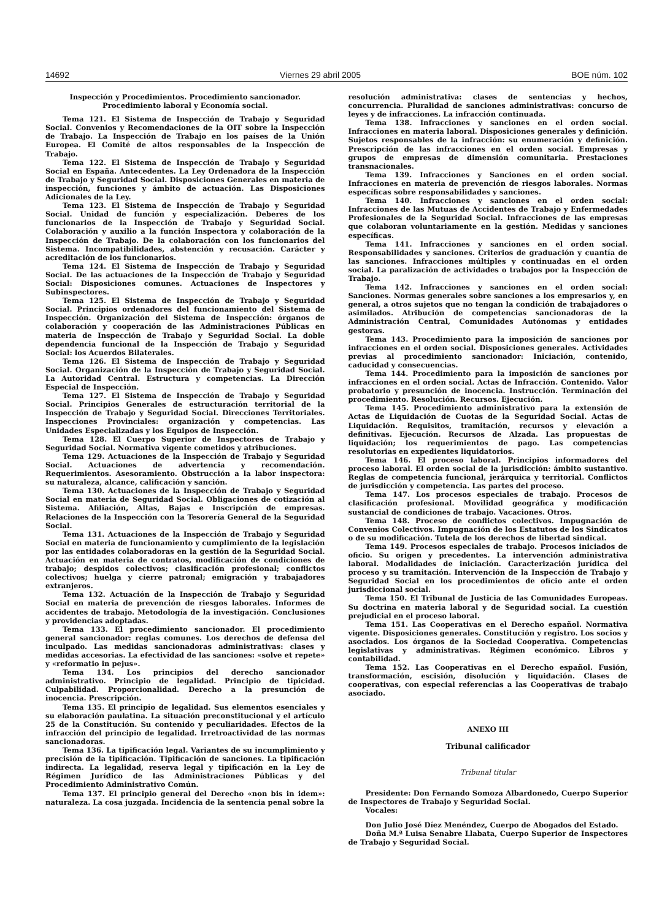14692 Viernes 29 abril 2005 BOE núm. 102
Inspección y Procedimientos. Procedimiento sancionador. Procedimiento laboral y Economía social.
Tema 121. El Sistema de Inspección de Trabajo y Seguridad Social. Convenios y Recomendaciones de la OIT sobre la Inspección de Trabajo. La Inspección de Trabajo en los países de la Unión Europea. El Comité de altos responsables de la Inspección de Trabajo.
Tema 122. El Sistema de Inspección de Trabajo y Seguridad Social en España. Antecedentes. La Ley Ordenadora de la Inspección de Trabajo y Seguridad Social. Disposiciones Generales en materia de inspección, funciones y ámbito de actuación. Las Disposiciones Adicionales de la Ley.
Tema 123. El Sistema de Inspección de Trabajo y Seguridad Social. Unidad de función y especialización. Deberes de los funcionarios de la Inspección de Trabajo y Seguridad Social. Colaboración y auxilio a la función Inspectora y colaboración de la Inspección de Trabajo. De la colaboración con los funcionarios del Sistema. Incompatibilidades, abstención y recusación. Carácter y acreditación de los funcionarios.
Tema 124. El Sistema de Inspección de Trabajo y Seguridad Social. De las actuaciones de la Inspección de Trabajo y Seguridad Social: Disposiciones comunes. Actuaciones de Inspectores y Subinspectores.
Tema 125. El Sistema de Inspección de Trabajo y Seguridad Social. Principios ordenadores del funcionamiento del Sistema de Inspección. Organización del Sistema de Inspección: órganos de colaboración y cooperación de las Administraciones Públicas en materia de Inspección de Trabajo y Seguridad Social. La doble dependencia funcional de la Inspección de Trabajo y Seguridad Social: los Acuerdos Bilaterales.
Tema 126. El Sistema de Inspección de Trabajo y Seguridad Social. Organización de la Inspección de Trabajo y Seguridad Social. La Autoridad Central. Estructura y competencias. La Dirección Especial de Inspección.
Tema 127. El Sistema de Inspección de Trabajo y Seguridad Social. Principios Generales de estructuración territorial de la Inspección de Trabajo y Seguridad Social. Direcciones Territoriales. Inspecciones Provinciales: organización y competencias. Las Unidades Especializadas y los Equipos de Inspección.
Tema 128. El Cuerpo Superior de Inspectores de Trabajo y Seguridad Social. Normativa vigente cometidos y atribuciones.
Tema 129. Actuaciones de la Inspección de Trabajo y Seguridad Social. Actuaciones de advertencia y recomendación. Requerimientos. Asesoramiento. Obstrucción a la labor inspectora: su naturaleza, alcance, calificación y sanción.
Tema 130. Actuaciones de la Inspección de Trabajo y Seguridad Social en materia de Seguridad Social. Obligaciones de cotización al Sistema. Afiliación, Altas, Bajas e Inscripción de empresas. Relaciones de la Inspección con la Tesorería General de la Seguridad Social.
Tema 131. Actuaciones de la Inspección de Trabajo y Seguridad Social en materia de funcionamiento y cumplimiento de la legislación por las entidades colaboradoras en la gestión de la Seguridad Social. Actuación en materia de contratos, modificación de condiciones de trabajo; despidos colectivos; clasificación profesional; conflictos colectivos; huelga y cierre patronal; emigración y trabajadores extranjeros.
Tema 132. Actuación de la Inspección de Trabajo y Seguridad Social en materia de prevención de riesgos laborales. Informes de accidentes de trabajo. Metodología de la investigación. Conclusiones y providencias adoptadas.
Tema 133. El procedimiento sancionador. El procedimiento general sancionador: reglas comunes. Los derechos de defensa del inculpado. Las medidas sancionadoras administrativas: clases y medidas accesorias. La efectividad de las sanciones: «solve et repete» y «reformatio in pejus».
Tema 134. Los principios del derecho sancionador administrativo. Principio de legalidad. Principio de tipicidad. Culpabilidad. Proporcionalidad. Derecho a la presunción de inocencia. Prescripción.
Tema 135. El principio de legalidad. Sus elementos esenciales y su elaboración paulatina. La situación preconstitucional y el artículo 25 de la Constitución. Su contenido y peculiaridades. Efectos de la infracción del principio de legalidad. Irretroactividad de las normas sancionadoras.
Tema 136. La tipificación legal. Variantes de su incumplimiento y precisión de la tipificación. Tipificación de sanciones. La tipificación indirecta. La legalidad, reserva legal y tipificación en la Ley de Régimen Jurídico de las Administraciones Públicas y del Procedimiento Administrativo Común.
Tema 137. El principio general del Derecho «non bis in idem»: naturaleza. La cosa juzgada. Incidencia de la sentencia penal sobre la
resolución administrativa: clases de sentencias y hechos, concurrencia. Pluralidad de sanciones administrativas: concurso de leyes y de infracciones. La infracción continuada.
Tema 138. Infracciones y sanciones en el orden social. Infracciones en materia laboral. Disposiciones generales y definición. Sujetos responsables de la infracción: su enumeración y definición. Prescripción de las infracciones en el orden social. Empresas y grupos de empresas de dimensión comunitaria. Prestaciones transnacionales.
Tema 139. Infracciones y Sanciones en el orden social. Infracciones en materia de prevención de riesgos laborales. Normas específicas sobre responsabilidades y sanciones.
Tema 140. Infracciones y sanciones en el orden social: Infracciones de las Mutuas de Accidentes de Trabajo y Enfermedades Profesionales de la Seguridad Social. Infracciones de las empresas que colaboran voluntariamente en la gestión. Medidas y sanciones específicas.
Tema 141. Infracciones y sanciones en el orden social. Responsabilidades y sanciones. Criterios de graduación y cuantía de las sanciones. Infracciones múltiples y continuadas en el orden social. La paralización de actividades o trabajos por la Inspección de Trabajo.
Tema 142. Infracciones y sanciones en el orden social: Sanciones. Normas generales sobre sanciones a los empresarios y, en general, a otros sujetos que no tengan la condición de trabajadores o asimilados. Atribución de competencias sancionadoras de la Administración Central, Comunidades Autónomas y entidades gestoras.
Tema 143. Procedimiento para la imposición de sanciones por infracciones en el orden social. Disposiciones generales. Actividades previas al procedimiento sancionador: Iniciación, contenido, caducidad y consecuencias.
Tema 144. Procedimiento para la imposición de sanciones por infracciones en el orden social. Actas de Infracción. Contenido. Valor probatorio y presunción de inocencia. Instrucción. Terminación del procedimiento. Resolución. Recursos. Ejecución.
Tema 145. Procedimiento administrativo para la extensión de Actas de Liquidación de Cuotas de la Seguridad Social. Actas de Liquidación. Requisitos, tramitación, recursos y elevación a definitivas. Ejecución. Recursos de Alzada. Las propuestas de liquidación; los requerimientos de pago. Las competencias resolutorias en expedientes liquidatorios.
Tema 146. El proceso laboral. Principios informadores del proceso laboral. El orden social de la jurisdicción: ámbito sustantivo. Reglas de competencia funcional, jerárquica y territorial. Conflictos de jurisdicción y competencia. Las partes del proceso.
Tema 147. Los procesos especiales de trabajo. Procesos de clasificación profesional. Movilidad geográfica y modificación sustancial de condiciones de trabajo. Vacaciones. Otros.
Tema 148. Proceso de conflictos colectivos. Impugnación de Convenios Colectivos. Impugnación de los Estatutos de los Sindicatos o de su modificación. Tutela de los derechos de libertad sindical.
Tema 149. Procesos especiales de trabajo. Procesos iniciados de oficio. Su origen y precedentes. La intervención administrativa laboral. Modalidades de iniciación. Caracterización jurídica del proceso y su tramitación. Intervención de la Inspección de Trabajo y Seguridad Social en los procedimientos de oficio ante el orden jurisdiccional social.
Tema 150. El Tribunal de Justicia de las Comunidades Europeas. Su doctrina en materia laboral y de Seguridad social. La cuestión prejudicial en el proceso laboral.
Tema 151. Las Cooperativas en el Derecho español. Normativa vigente. Disposiciones generales. Constitución y registro. Los socios y asociados. Los órganos de la Sociedad Cooperativa. Competencias legislativas y administrativas. Régimen económico. Libros y contabilidad.
Tema 152. Las Cooperativas en el Derecho español. Fusión, transformación, escisión, disolución y liquidación. Clases de cooperativas, con especial referencias a las Cooperativas de trabajo asociado.
ANEXO III
Tribunal calificador
Tribunal titular
Presidente: Don Fernando Somoza Albardonedo, Cuerpo Superior de Inspectores de Trabajo y Seguridad Social.
Vocales:
Don Julio José Díez Menéndez, Cuerpo de Abogados del Estado.
Doña M.ª Luisa Senabre Llabata, Cuerpo Superior de Inspectores de Trabajo y Seguridad Social.